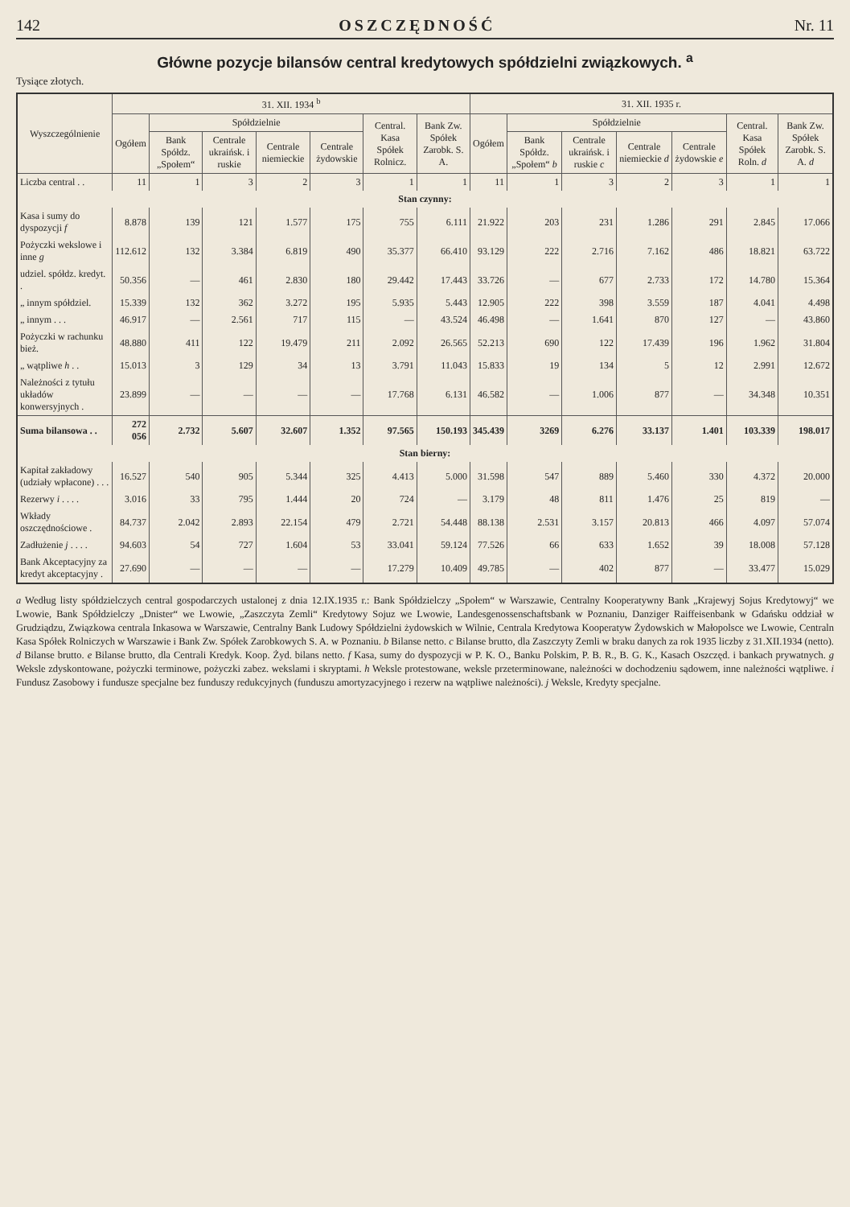142 OSZCZĘDNOŚĆ Nr. 11
Główne pozycje bilansów central kredytowych spółdzielni związkowych. <sup>a</sup>
Tysiące złotych.
| Wyszczególnienie | 31. XII. 1934 <sup>b</sup> | | | | | | | 31. XII. 1935 r. | | | | | | |
| --- | --- | --- | --- | --- | --- | --- | --- | --- | --- | --- | --- | --- | --- | --- |
| | Ogółem | Spółdzielnie | | | | Central. Kasa Spółek Rolnicz. | Bank Zw. Spółek Zarobk. S. A. | Ogółem | Spółdzielnie | | | | Central. Kasa Spółek Roln. d | Bank Zw. Spółek Zarobk. S. A. d |
| | | Bank Spółdz. „Społem“ | Centrale ukraińsk. i ruskie | Centrale niemieckie | Centrale żydowskie | | | | Bank Spółdz. „Społem“ b | Centrale ukraińsk. i ruskie c | Centrale niemieckie d | Centrale żydowskie e | | |
| Liczba central . . | 11 | 1 | 3 | 2 | 3 | 1 | 1 | 11 | 1 | 3 | 2 | 3 | 1 | 1 |
| Stan czynny: | | | | | | | | | | | | | | |
| Kasa i sumy do dyspozycji f | 8.878 | 139 | 121 | 1.577 | 175 | 755 | 6.111 | 21.922 | 203 | 231 | 1.286 | 291 | 2.845 | 17.066 |
| Pożyczki wekslowe i inne g | 112.612 | 132 | 3.384 | 6.819 | 490 | 35.377 | 66.410 | 93.129 | 222 | 2.716 | 7.162 | 486 | 18.821 | 63.722 |
| udziel. spółdz. kredyt. . | 50.356 | — | 461 | 2.830 | 180 | 29.442 | 17.443 | 33.726 | — | 677 | 2.733 | 172 | 14.780 | 15.364 |
| „ innym spółdziel. | 15.339 | 132 | 362 | 3.272 | 195 | 5.935 | 5.443 | 12.905 | 222 | 398 | 3.559 | 187 | 4.041 | 4.498 |
| „ innym . . . | 46.917 | — | 2.561 | 717 | 115 | — | 43.524 | 46.498 | — | 1.641 | 870 | 127 | — | 43.860 |
| Pożyczki w rachunku bież. | 48.880 | 411 | 122 | 19.479 | 211 | 2.092 | 26.565 | 52.213 | 690 | 122 | 17.439 | 196 | 1.962 | 31.804 |
| „ wątpliwe h . . | 15.013 | 3 | 129 | 34 | 13 | 3.791 | 11.043 | 15.833 | 19 | 134 | 5 | 12 | 2.991 | 12.672 |
| Należności z tytułu układów konwersyjnych . | 23.899 | — | — | — | — | 17.768 | 6.131 | 46.582 | — | 1.006 | 877 | — | 34.348 | 10.351 |
| Suma bilansowa . . | 272 056 | 2.732 | 5.607 | 32.607 | 1.352 | 97.565 | 150.193 | 345.439 | 3269 | 6.276 | 33.137 | 1.401 | 103.339 | 198.017 |
| Stan bierny: | | | | | | | | | | | | | | |
| Kapitał zakładowy (udziały wpłacone) . . . | 16.527 | 540 | 905 | 5.344 | 325 | 4.413 | 5.000 | 31.598 | 547 | 889 | 5.460 | 330 | 4.372 | 20.000 |
| Rezerwy i . . . . | 3.016 | 33 | 795 | 1.444 | 20 | 724 | — | 3.179 | 48 | 811 | 1.476 | 25 | 819 | — |
| Wkłady oszczędnościowe . | 84.737 | 2.042 | 2.893 | 22.154 | 479 | 2.721 | 54.448 | 88.138 | 2.531 | 3.157 | 20.813 | 466 | 4.097 | 57.074 |
| Zadłużenie j . . . . | 94.603 | 54 | 727 | 1.604 | 53 | 33.041 | 59.124 | 77.526 | 66 | 633 | 1.652 | 39 | 18.008 | 57.128 |
| Bank Akceptacyjny za kredyt akceptacyjny . | 27.690 | — | — | — | — | 17.279 | 10.409 | 49.785 | — | 402 | 877 | — | 33.477 | 15.029 |
a Według listy spółdzielczych central gospodarczych ustalonej z dnia 12.IX.1935 r.: Bank Spółdzielczy „Społem“ w Warszawie, Centralny Kooperatywny Bank „Krajewyj Sojus Kredytowyj“ we Lwowie, Bank Spółdzielczy „Dnister“ we Lwowie, „Zaszczyta Zemli“ Kredytowy Sojuz we Lwowie, Landesgenossenschaftsbank w Poznaniu, Danziger Raiffeisenbank w Gdańsku oddział w Grudziądzu, Związkowa centrala Inkasowa w Warszawie, Centralny Bank Ludowy Spółdzielni żydowskich w Wilnie, Centrala Kredytowa Kooperatyw Żydowskich w Małopolsce we Lwowie, Centraln Kasa Spółek Rolniczych w Warszawie i Bank Zw. Spółek Zarobkowych S. A. w Poznaniu. b Bilanse netto. c Bilanse brutto, dla Zaszczyty Zemli w braku danych za rok 1935 liczby z 31.XII.1934 (netto). d Bilanse brutto. e Bilanse brutto, dla Centrali Kredyk. Koop. Żyd. bilans netto. f Kasa, sumy do dyspozycji w P. K. O., Banku Polskim, P. B. R., B. G. K., Kasach Oszczęd. i bankach prywatnych. g Weksle zdyskontowane, pożyczki terminowe, pożyczki zabez. wekslami i skryptami. h Weksle protestowane, weksle przeterminowane, należności w dochodzeniu sądowem, inne należności wątpliwe. i Fundusz Zasobowy i fundusze specjalne bez funduszy redukcyjnych (funduszu amortyzacyjnego i rezerw na wątpliwe należności). j Weksle, Kredyty specjalne.